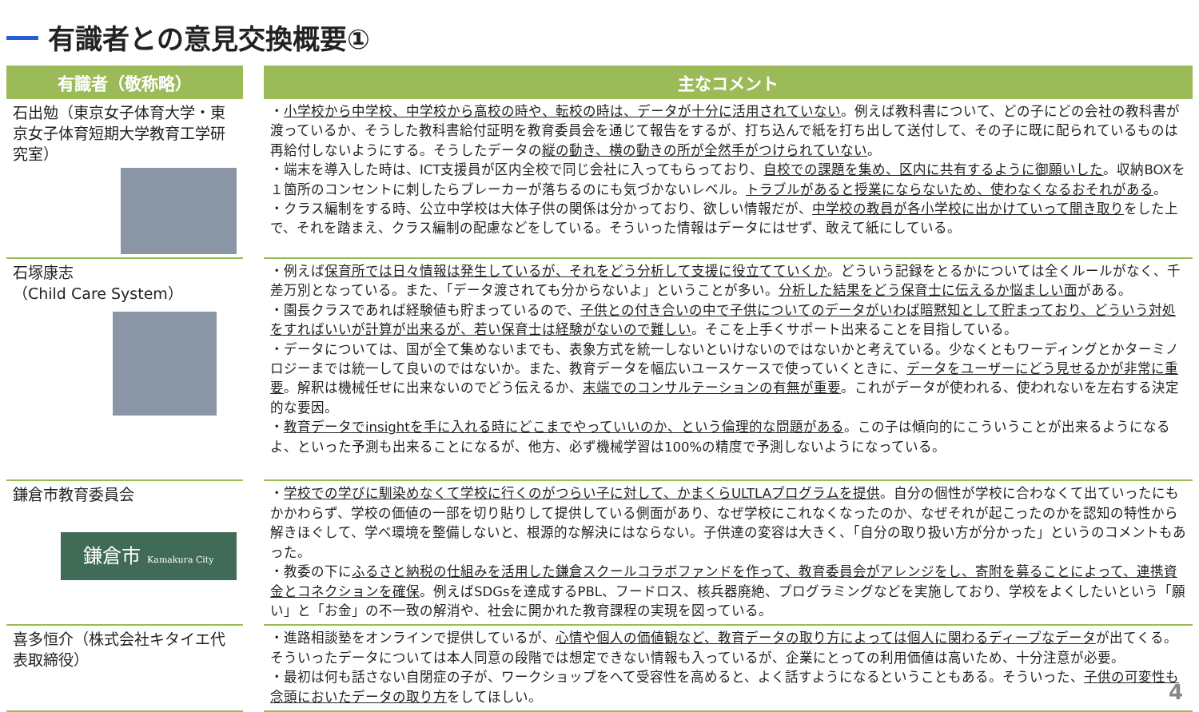有識者との意見交換概要①
| 有識者（敬称略） | | 主なコメント |
| --- | --- | --- |
| 石出勉（東京女子体育大学・東京女子体育短期大学教育工学研究室） | | ・ 小学校から中学校、中学校から高校の時や、転校の時は、データが十分に活用されていない 。例えば教科書について、どの子にどの会社の教科書が渡っているか、そうした教科書給付証明を教育委員会を通じて報告をするが、打ち込んで紙を打ち出して送付して、その子に既に配られているものは再給付しないようにする。そうしたデータの 縦の動き、横の動きの所が全然手がつけられていない 。 ・端末を導入した時は、ICT支援員が区内全校で同じ会社に入ってもらっており、 自校での課題を集め、区内に共有するように御願いした 。収納BOXを１箇所のコンセントに刺したらブレーカーが落ちるのにも気づかないレベル。 トラブルがあると授業にならないため、使わなくなるおそれがある 。 ・クラス編制をする時、公立中学校は大体子供の関係は分かっており、欲しい情報だが、 中学校の教員が各小学校に出かけていって聞き取り をした上で、それを踏まえ、クラス編制の配慮などをしている。そういった情報はデータにはせず、敢えて紙にしている。 |
| 石塚康志 （Child Care System） | | ・例えば 保育所では日々情報は発生しているが、それをどう分析して支援に役立てていくか 。どういう記録をとるかについては全くルールがなく、千差万別となっている。また、「データ渡されても分からないよ」ということが多い。 分析した結果をどう保育士に伝えるか悩ましい面 がある。 ・園長クラスであれば経験値も貯まっているので、 子供との付き合いの中で子供についてのデータがいわば暗黙知として貯まっており、どういう対処をすればいいが計算が出来るが、若い保育士は経験がないので難しい 。そこを上手くサポート出来ることを目指している。 ・データについては、国が全て集めないまでも、表象方式を統一しないといけないのではないかと考えている。少なくともワーディングとかターミノロジーまでは統一して良いのではないか。また、教育データを幅広いユースケースで使っていくときに、 データをユーザーにどう見せるかが非常に重要 。解釈は機械任せに出来ないのでどう伝えるか、 末端でのコンサルテーションの有無が重要 。これがデータが使われる、使われないを左右する決定的な要因。 ・ 教育データでinsightを手に入れる時にどこまでやっていいのか、という倫理的な問題がある 。この子は傾向的にこういうことが出来るようになるよ、といった予測も出来ることになるが、他方、必ず機械学習は100%の精度で予測しないようになっている。 |
| 鎌倉市教育委員会 鎌倉市 Kamakura City | | ・ 学校での学びに馴染めなくて学校に行くのがつらい子に対して、かまくらULTLAプログラムを提供 。自分の個性が学校に合わなくて出ていったにもかかわらず、学校の価値の一部を切り貼りして提供している側面があり、なぜ学校にこれなくなったのか、なぜそれが起こったのかを認知の特性から解きほぐして、学べ環境を整備しないと、根源的な解決にはならない。子供達の変容は大きく、「自分の取り扱い方が分かった」というのコメントもあった。 ・教委の下に ふるさと納税の仕組みを活用した鎌倉スクールコラボファンドを作って、教育委員会がアレンジをし、寄附を募ることによって、連携資金とコネクションを確保 。例えばSDGsを達成するPBL、フードロス、核兵器廃絶、プログラミングなどを実施しており、学校をよくしたいという「願い」と「お金」の不一致の解消や、社会に開かれた教育課程の実現を図っている。 |
| 喜多恒介（株式会社キタイエ代表取締役） | | ・進路相談塾をオンラインで提供しているが、 心情や個人の価値観など、教育データの取り方によっては個人に関わるディープなデータ が出てくる。そういったデータについては本人同意の段階では想定できない情報も入っているが、企業にとっての利用価値は高いため、十分注意が必要。 ・最初は何も話さない自閉症の子が、ワークショップをへて受容性を高めると、よく話すようになるということもある。そういった、 子供の可変性も念頭においたデータの取り方 をしてほしい。 |
4